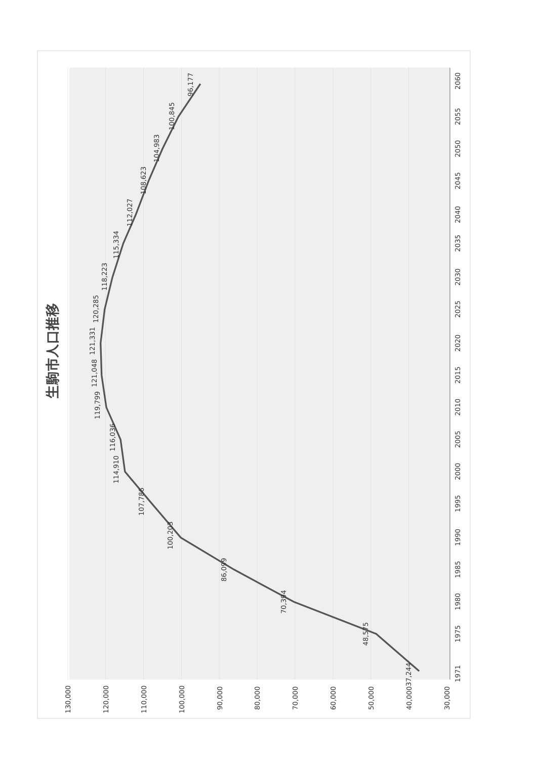生駒市人口推移
37,244
48,575
70,394
86,099
100,203
107,786
114,910
116,036
119,799
121,048
121,331
120,285
118,223
115,334
112,027
108,623
104,983
100,845
96,177
1971
1975
1980
1985
1990
1995
2000
2005
2010
2015
2020
2025
2030
2035
2040
2045
2050
2055
2060
130,000
120,000
110,000
100,000
90,000
80,000
70,000
60,000
50,000
40,000
30,000